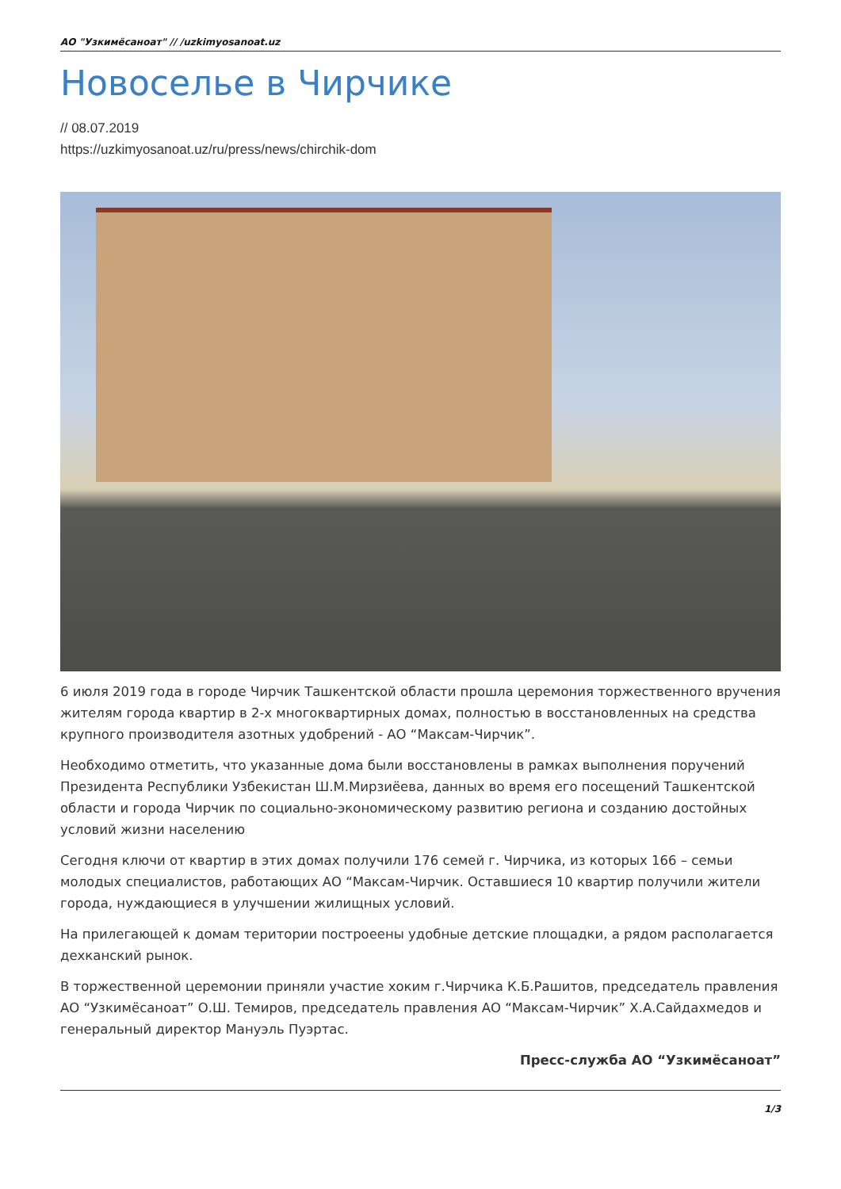АО "Узкимёсаноат" // /uzkimyosanoat.uz
Новоселье в Чирчике
// 08.07.2019
https://uzkimyosanoat.uz/ru/press/news/chirchik-dom
6 июля 2019 года в городе Чирчик Ташкентской области прошла церемония торжественного вручения жителям города квартир в 2-х многоквартирных домах, полностью в восстановленных на средства крупного производителя азотных удобрений - АО “Максам-Чирчик”.
Необходимо отметить, что указанные дома были восстановлены в рамках выполнения поручений Президента Республики Узбекистан Ш.М.Мирзиёева, данных во время его посещений Ташкентской области и города Чирчик по социально-экономическому развитию региона и созданию достойных условий жизни населению
Сегодня ключи от квартир в этих домах получили 176 семей г. Чирчика, из которых 166 – семьи молодых специалистов, работающих АО “Максам-Чирчик. Оставшиеся 10 квартир получили жители города, нуждающиеся в улучшении жилищных условий.
На прилегающей к домам територии построеены удобные детские площадки, а рядом располагается дехканский рынок.
В торжественной церемонии приняли участие хоким г.Чирчика К.Б.Рашитов, председатель правления АО “Узкимёсаноат” О.Ш. Темиров, председатель правления АО “Максам-Чирчик” Х.А.Сайдахмедов и генеральный директор Мануэль Пуэртас.
Пресс-служба АО “Узкимёсаноат”
1/3